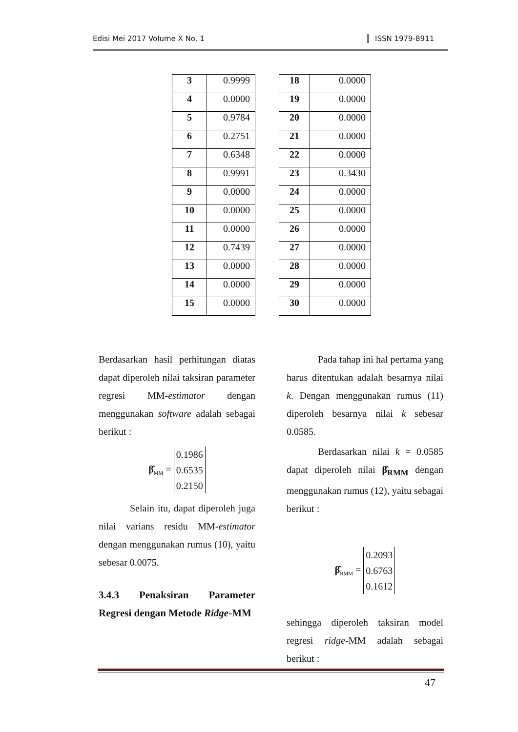Edisi Mei 2017 Volume X No. 1 ISSN 1979-8911
| 3 | 0.9999 |
| 4 | 0.0000 |
| 5 | 0.9784 |
| 6 | 0.2751 |
| 7 | 0.6348 |
| 8 | 0.9991 |
| 9 | 0.0000 |
| 10 | 0.0000 |
| 11 | 0.0000 |
| 12 | 0.7439 |
| 13 | 0.0000 |
| 14 | 0.0000 |
| 15 | 0.0000 |
| 18 | 0.0000 |
| 19 | 0.0000 |
| 20 | 0.0000 |
| 21 | 0.0000 |
| 22 | 0.0000 |
| 23 | 0.3430 |
| 24 | 0.0000 |
| 25 | 0.0000 |
| 26 | 0.0000 |
| 27 | 0.0000 |
| 28 | 0.0000 |
| 29 | 0.0000 |
| 30 | 0.0000 |
Berdasarkan hasil perhitungan diatas dapat diperoleh nilai taksiran parameter regresi MM-estimator dengan menggunakan software adalah sebagai berikut :
β̂<sub>MM</sub> = 0.1986
0.6535
0.2150
Selain itu, dapat diperoleh juga nilai varians residu MM-estimator dengan menggunakan rumus (10), yaitu sebesar 0.0075.
3.4.3 Penaksiran Parameter Regresi dengan Metode Ridge-MM
Pada tahap ini hal pertama yang harus ditentukan adalah besarnya nilai k. Dengan menggunakan rumus (11) diperoleh besarnya nilai k sebesar 0.0585.
Berdasarkan nilai k = 0.0585 dapat diperoleh nilai β̂<sub>RMM</sub> dengan menggunakan rumus (12), yaitu sebagai berikut :
β̂<sub>RMM</sub> = 0.2093
0.6763
0.1612
sehingga diperoleh taksiran model regresi ridge-MM adalah sebagai berikut :
47